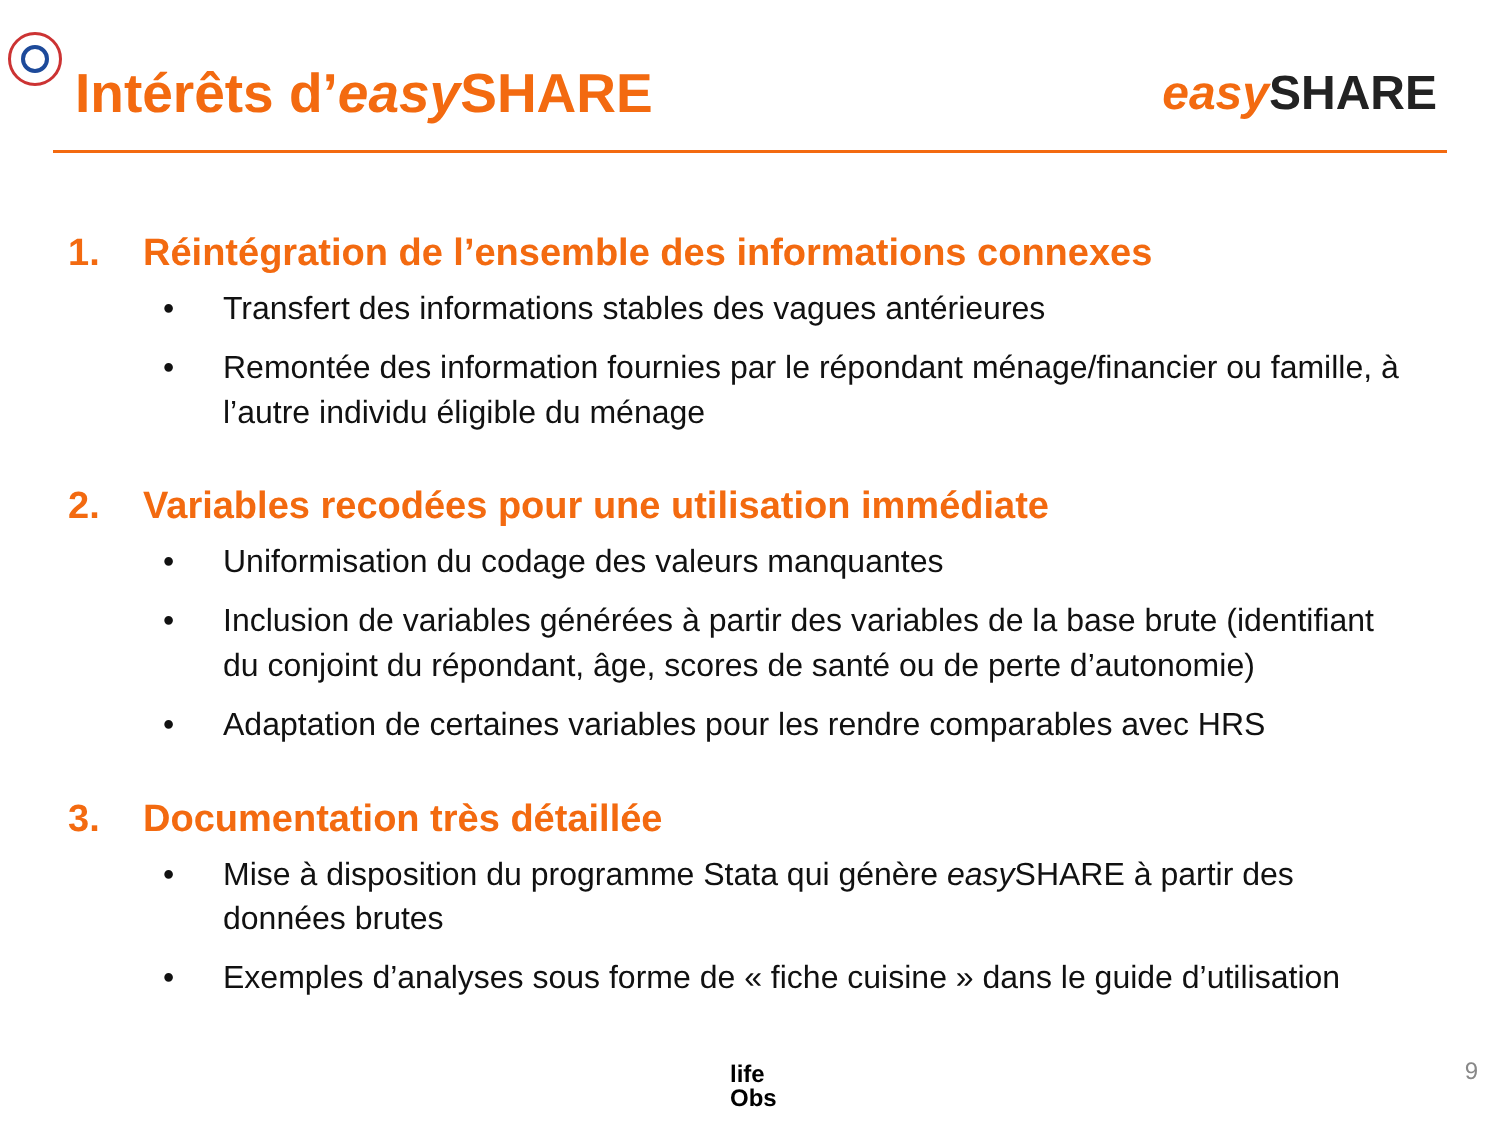Intérêts d’easy SHARE
easy SHARE
1. Réintégration de l’ensemble des informations connexes
• Transfert des informations stables des vagues antérieures
• Remontée des information fournies par le répondant ménage/financier ou famille, à l’autre individu éligible du ménage
2. Variables recodées pour une utilisation immédiate
• Uniformisation du codage des valeurs manquantes
• Inclusion de variables générées à partir des variables de la base brute (identifiant du conjoint du répondant, âge, scores de santé ou de perte d’autonomie)
• Adaptation de certaines variables pour les rendre comparables avec HRS
3. Documentation très détaillée
• Mise à disposition du programme Stata qui génère easy SHARE à partir des données brutes
• Exemples d’analyses sous forme de « fiche cuisine » dans le guide d’utilisation
life
Obs
9